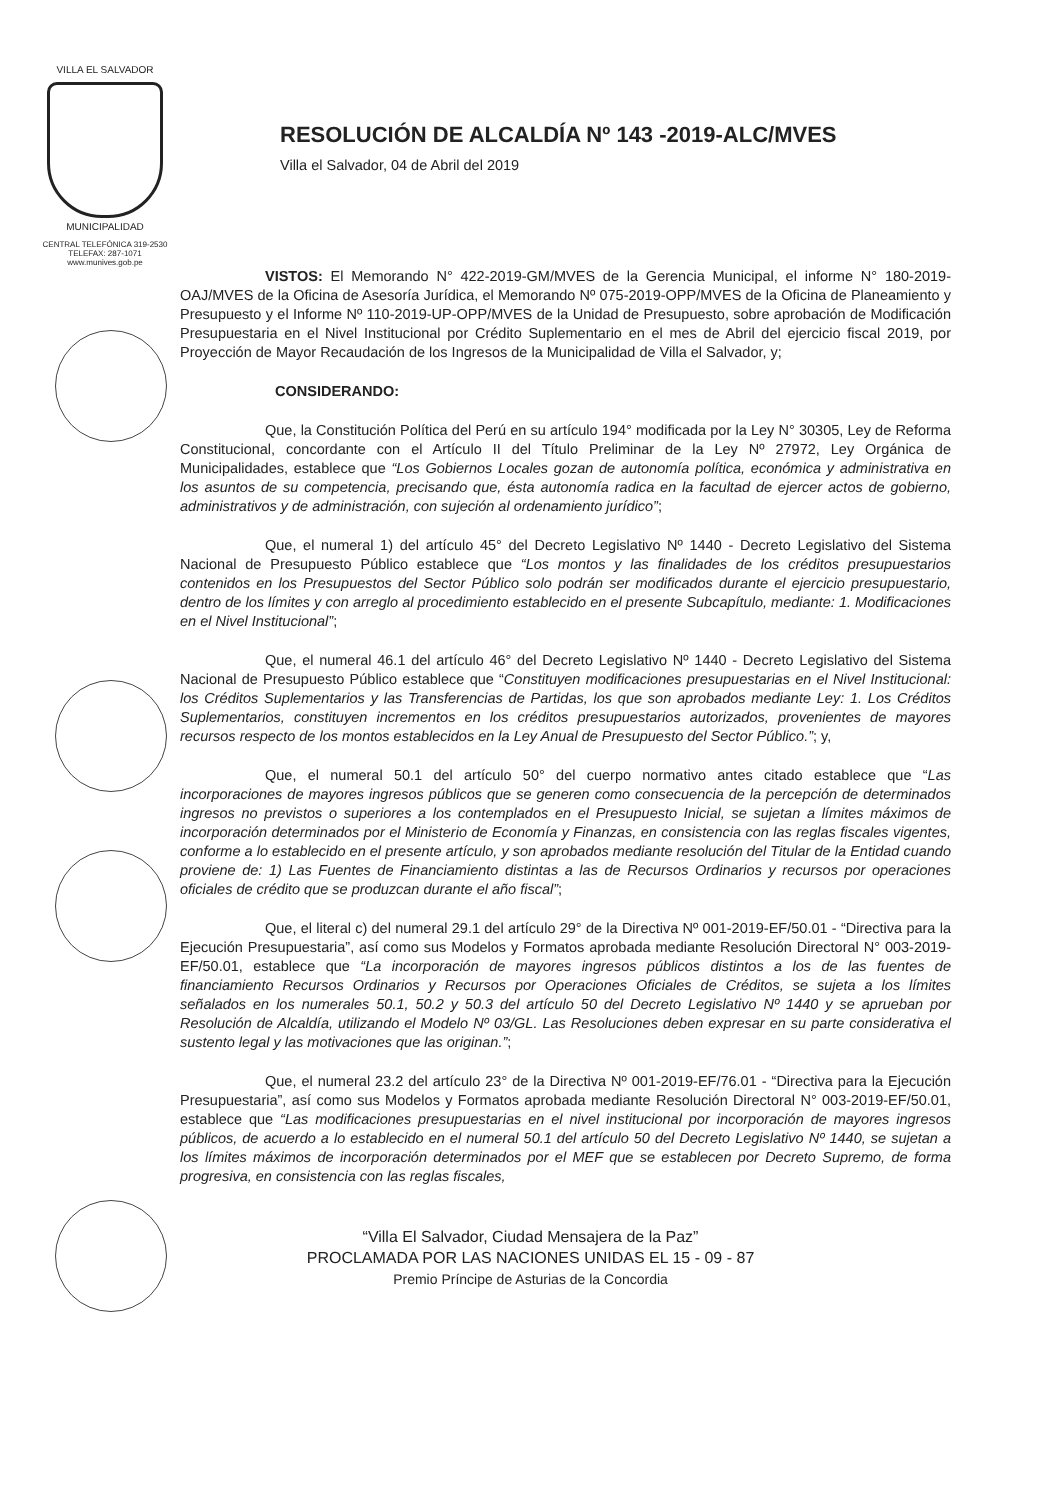VILLA EL SALVADOR
MUNICIPALIDAD
CENTRAL TELEFÓNICA 319-2530
TELEFAX: 287-1071
www.munives.gob.pe
RESOLUCIÓN DE ALCALDÍA Nº 143 -2019-ALC/MVES
Villa el Salvador, 04 de Abril del 2019
VISTOS: El Memorando N° 422-2019-GM/MVES de la Gerencia Municipal, el informe N° 180-2019-OAJ/MVES de la Oficina de Asesoría Jurídica, el Memorando Nº 075-2019-OPP/MVES de la Oficina de Planeamiento y Presupuesto y el Informe Nº 110-2019-UP-OPP/MVES de la Unidad de Presupuesto, sobre aprobación de Modificación Presupuestaria en el Nivel Institucional por Crédito Suplementario en el mes de Abril del ejercicio fiscal 2019, por Proyección de Mayor Recaudación de los Ingresos de la Municipalidad de Villa el Salvador, y;
CONSIDERANDO:
Que, la Constitución Política del Perú en su artículo 194° modificada por la Ley N° 30305, Ley de Reforma Constitucional, concordante con el Artículo II del Título Preliminar de la Ley Nº 27972, Ley Orgánica de Municipalidades, establece que “Los Gobiernos Locales gozan de autonomía política, económica y administrativa en los asuntos de su competencia, precisando que, ésta autonomía radica en la facultad de ejercer actos de gobierno, administrativos y de administración, con sujeción al ordenamiento jurídico”;
Que, el numeral 1) del artículo 45° del Decreto Legislativo Nº 1440 - Decreto Legislativo del Sistema Nacional de Presupuesto Público establece que “Los montos y las finalidades de los créditos presupuestarios contenidos en los Presupuestos del Sector Público solo podrán ser modificados durante el ejercicio presupuestario, dentro de los límites y con arreglo al procedimiento establecido en el presente Subcapítulo, mediante: 1. Modificaciones en el Nivel Institucional”;
Que, el numeral 46.1 del artículo 46° del Decreto Legislativo Nº 1440 - Decreto Legislativo del Sistema Nacional de Presupuesto Público establece que “Constituyen modificaciones presupuestarias en el Nivel Institucional: los Créditos Suplementarios y las Transferencias de Partidas, los que son aprobados mediante Ley: 1. Los Créditos Suplementarios, constituyen incrementos en los créditos presupuestarios autorizados, provenientes de mayores recursos respecto de los montos establecidos en la Ley Anual de Presupuesto del Sector Público.”; y,
Que, el numeral 50.1 del artículo 50° del cuerpo normativo antes citado establece que “Las incorporaciones de mayores ingresos públicos que se generen como consecuencia de la percepción de determinados ingresos no previstos o superiores a los contemplados en el Presupuesto Inicial, se sujetan a límites máximos de incorporación determinados por el Ministerio de Economía y Finanzas, en consistencia con las reglas fiscales vigentes, conforme a lo establecido en el presente artículo, y son aprobados mediante resolución del Titular de la Entidad cuando proviene de: 1) Las Fuentes de Financiamiento distintas a las de Recursos Ordinarios y recursos por operaciones oficiales de crédito que se produzcan durante el año fiscal”;
Que, el literal c) del numeral 29.1 del artículo 29° de la Directiva Nº 001-2019-EF/50.01 - “Directiva para la Ejecución Presupuestaria”, así como sus Modelos y Formatos aprobada mediante Resolución Directoral N° 003-2019-EF/50.01, establece que “La incorporación de mayores ingresos públicos distintos a los de las fuentes de financiamiento Recursos Ordinarios y Recursos por Operaciones Oficiales de Créditos, se sujeta a los límites señalados en los numerales 50.1, 50.2 y 50.3 del artículo 50 del Decreto Legislativo Nº 1440 y se aprueban por Resolución de Alcaldía, utilizando el Modelo Nº 03/GL. Las Resoluciones deben expresar en su parte considerativa el sustento legal y las motivaciones que las originan.”;
Que, el numeral 23.2 del artículo 23° de la Directiva Nº 001-2019-EF/76.01 - “Directiva para la Ejecución Presupuestaria”, así como sus Modelos y Formatos aprobada mediante Resolución Directoral N° 003-2019-EF/50.01, establece que “Las modificaciones presupuestarias en el nivel institucional por incorporación de mayores ingresos públicos, de acuerdo a lo establecido en el numeral 50.1 del artículo 50 del Decreto Legislativo Nº 1440, se sujetan a los límites máximos de incorporación determinados por el MEF que se establecen por Decreto Supremo, de forma progresiva, en consistencia con las reglas fiscales,
“Villa El Salvador, Ciudad Mensajera de la Paz”
PROCLAMADA POR LAS NACIONES UNIDAS EL 15 - 09 - 87
Premio Príncipe de Asturias de la Concordia